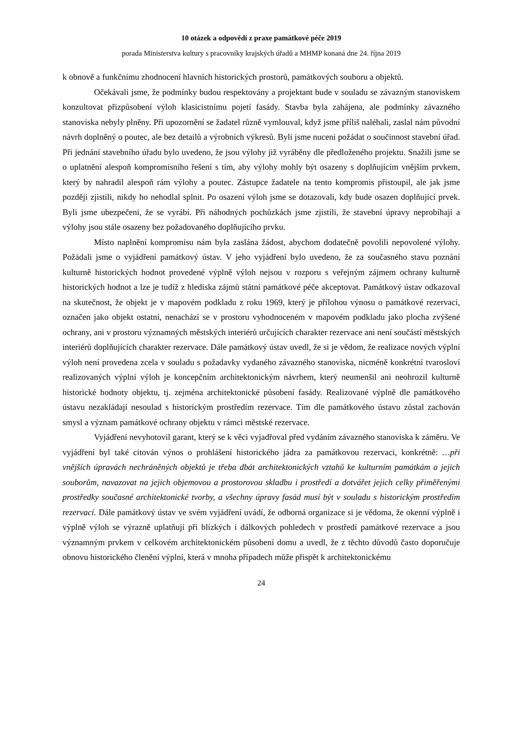10 otázek a odpovědí z praxe památkové péče 2019
porada Ministerstva kultury s pracovníky krajských úřadů a MHMP konaná dne 24. října 2019
k obnově a funkčnímu zhodnocení hlavních historických prostorů, památkových souboru a objektů.
Očekávali jsme, že podmínky budou respektovány a projektant bude v souladu se závazným stanoviskem konzultovat přizpůsobení výloh klasicistnímu pojetí fasády. Stavba byla zahájena, ale podmínky závazného stanoviska nebyly plněny. Při upozornění se žadatel různě vymlouval, když jsme příliš naléhali, zaslal nám původní návrh doplněný o poutec, ale bez detailů a výrobních výkresů. Byli jsme nuceni požádat o součinnost stavební úřad. Při jednání stavebního úřadu bylo uvedeno, že jsou výlohy již vyráběny dle předloženého projektu. Snažili jsme se o uplatnění alespoň kompromisního řešení s tím, aby výlohy mohly být osazeny s doplňujícím vnějším prvkem, který by nahradil alespoň rám výlohy a poutec. Zástupce žadatele na tento kompromis přistoupil, ale jak jsme později zjistili, nikdy ho nehodlal splnit. Po osazení výloh jsme se dotazovali, kdy bude osazen doplňující prvek. Byli jsme ubezpečeni, že se vyrábí. Při náhodných pochůzkách jsme zjistili, že stavební úpravy neprobíhají a výlohy jsou stále osazeny bez požadovaného doplňujícího prvku.
Místo naplnění kompromisu nám byla zaslána žádost, abychom dodatečně povolili nepovolené výlohy. Požádali jsme o vyjádření památkový ústav. V jeho vyjádření bylo uvedeno, že za současného stavu poznání kulturně historických hodnot provedené výplně výloh nejsou v rozporu s veřejným zájmem ochrany kulturně historických hodnot a lze je tudíž z hlediska zájmů státní památkové péče akceptovat. Památkový ústav odkazoval na skutečnost, že objekt je v mapovém podkladu z roku 1969, který je přílohou výnosu o památkové rezervaci, označen jako objekt ostatní, nenachází se v prostoru vyhodnoceném v mapovém podkladu jako plocha zvýšené ochrany, ani v prostoru významných městských interiérů určujících charakter rezervace ani není součástí městských interiérů doplňujících charakter rezervace. Dále památkový ústav uvedl, že si je vědom, že realizace nových výplní výloh není provedena zcela v souladu s požadavky vydaného závazného stanoviska, nicméně konkrétní tvarosloví realizovaných výplní výloh je koncepčním architektonickým návrhem, který neumenšil ani neohrozil kulturně historické hodnoty objektu, tj. zejména architektonické působení fasády. Realizované výplně dle památkového ústavu nezakládají nesoulad s historickým prostředím rezervace. Tím dle památkového ústavu zůstal zachován smysl a význam památkové ochrany objektu v rámci městské rezervace.
Vyjádření nevyhotovil garant, který se k věci vyjadřoval před vydáním závazného stanoviska k záměru. Ve vyjádření byl také citován výnos o prohlášení historického jádra za památkovou rezervaci, konkrétně: …při vnějších úpravách nechráněných objektů je třeba dbát architektonických vztahů ke kulturním památkám a jejich souborům, navazovat na jejich objemovou a prostorovou skladbu i prostředí a dotvářet jejich celky přiměřenými prostředky současné architektonické tvorby, a všechny úpravy fasád musí být v souladu s historickým prostředím rezervací. Dále památkový ústav ve svém vyjádření uvádí, že odborná organizace si je vědoma, že okenní výplně i výplně výloh se výrazně uplatňují při blízkých i dálkových pohledech v prostředí památkové rezervace a jsou významným prvkem v celkovém architektonickém působení domu a uvedl, že z těchto důvodů často doporučuje obnovu historického členění výplní, která v mnoha případech může přispět k architektonickému
24